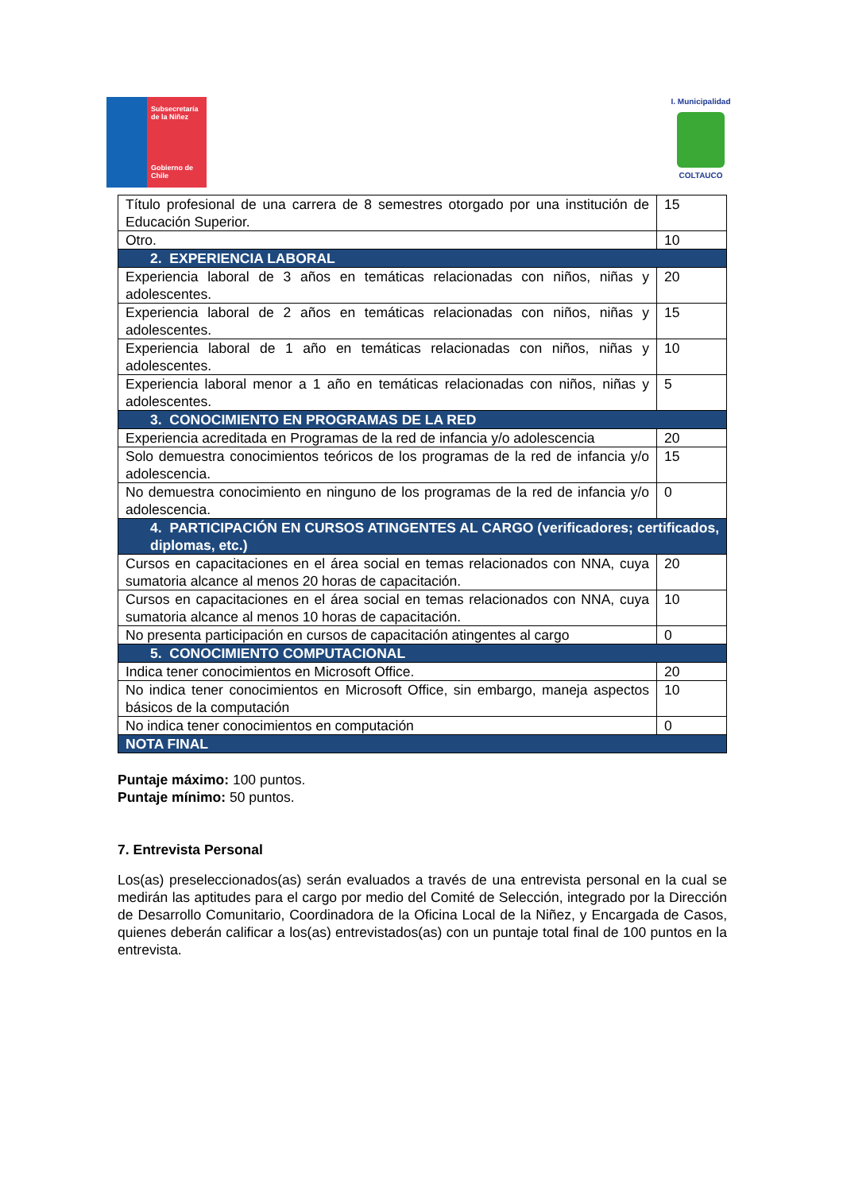Subsecretaría
de la Niñez
Gobierno de Chile
I. Municipalidad
COLTAUCO
| Título profesional de una carrera de 8 semestres otorgado por una institución de Educación Superior. | 15 |
| Otro. | 10 |
| 2. EXPERIENCIA LABORAL | |
| Experiencia laboral de 3 años en temáticas relacionadas con niños, niñas y adolescentes. | 20 |
| Experiencia laboral de 2 años en temáticas relacionadas con niños, niñas y adolescentes. | 15 |
| Experiencia laboral de 1 año en temáticas relacionadas con niños, niñas y adolescentes. | 10 |
| Experiencia laboral menor a 1 año en temáticas relacionadas con niños, niñas y adolescentes. | 5 |
| 3. CONOCIMIENTO EN PROGRAMAS DE LA RED | |
| Experiencia acreditada en Programas de la red de infancia y/o adolescencia | 20 |
| Solo demuestra conocimientos teóricos de los programas de la red de infancia y/o adolescencia. | 15 |
| No demuestra conocimiento en ninguno de los programas de la red de infancia y/o adolescencia. | 0 |
| 4. PARTICIPACIÓN EN CURSOS ATINGENTES AL CARGO (verificadores; certificados, diplomas, etc.) | |
| Cursos en capacitaciones en el área social en temas relacionados con NNA, cuya sumatoria alcance al menos 20 horas de capacitación. | 20 |
| Cursos en capacitaciones en el área social en temas relacionados con NNA, cuya sumatoria alcance al menos 10 horas de capacitación. | 10 |
| No presenta participación en cursos de capacitación atingentes al cargo | 0 |
| 5. CONOCIMIENTO COMPUTACIONAL | |
| Indica tener conocimientos en Microsoft Office. | 20 |
| No indica tener conocimientos en Microsoft Office, sin embargo, maneja aspectos básicos de la computación | 10 |
| No indica tener conocimientos en computación | 0 |
| NOTA FINAL | |
Puntaje máximo: 100 puntos.
Puntaje mínimo: 50 puntos.
7. Entrevista Personal
Los(as) preseleccionados(as) serán evaluados a través de una entrevista personal en la cual se medirán las aptitudes para el cargo por medio del Comité de Selección, integrado por la Dirección de Desarrollo Comunitario, Coordinadora de la Oficina Local de la Niñez, y Encargada de Casos, quienes deberán calificar a los(as) entrevistados(as) con un puntaje total final de 100 puntos en la entrevista.